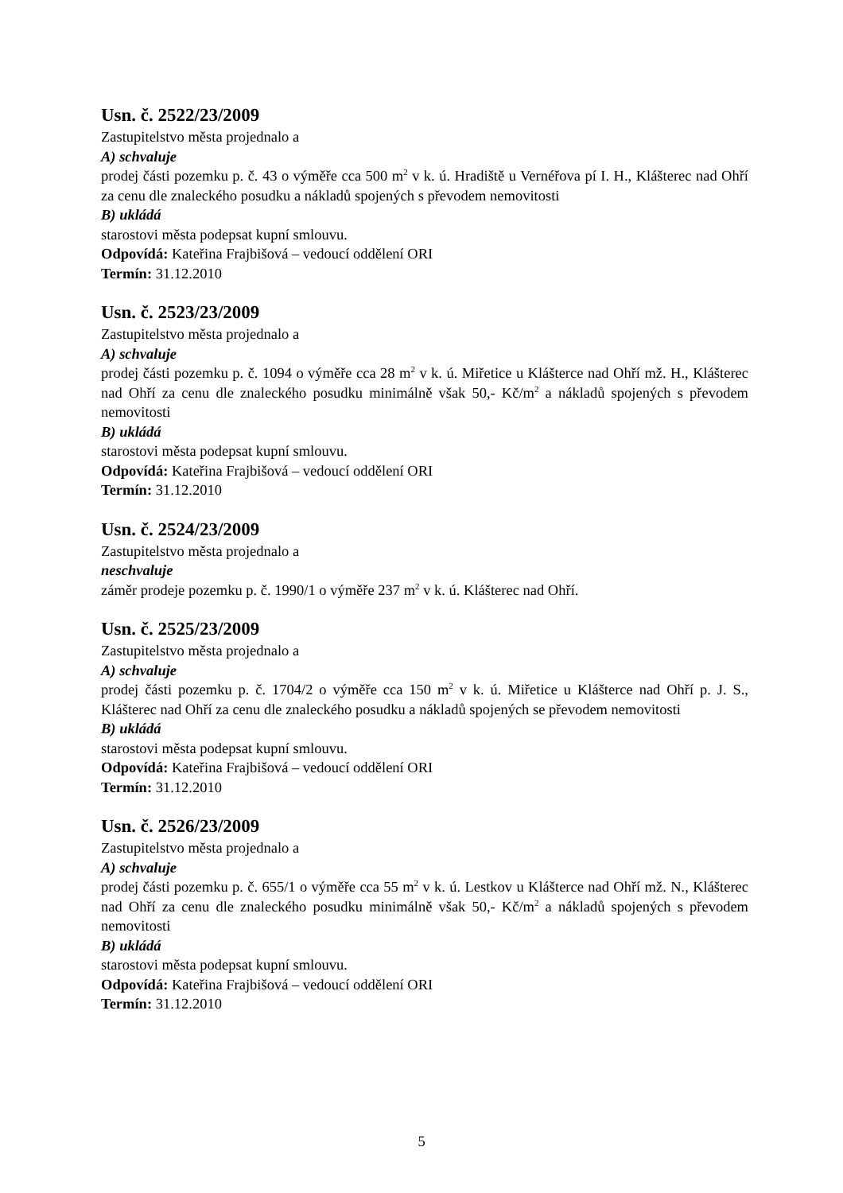Usn. č. 2522/23/2009
Zastupitelstvo města projednalo a
A) schvaluje
prodej části pozemku p. č. 43 o výměře cca 500 m<sup>2</sup> v k. ú. Hradiště u Vernéřova pí I. H., Klášterec nad Ohří za cenu dle znaleckého posudku a nákladů spojených s převodem nemovitosti
B) ukládá
starostovi města podepsat kupní smlouvu.
Odpovídá: Kateřina Frajbišová – vedoucí oddělení ORI
Termín: 31.12.2010
Usn. č. 2523/23/2009
Zastupitelstvo města projednalo a
A) schvaluje
prodej části pozemku p. č. 1094 o výměře cca 28 m<sup>2</sup> v k. ú. Miřetice u Klášterce nad Ohří mž. H., Klášterec nad Ohří za cenu dle znaleckého posudku minimálně však 50,- Kč/m<sup>2</sup> a nákladů spojených s převodem nemovitosti
B) ukládá
starostovi města podepsat kupní smlouvu.
Odpovídá: Kateřina Frajbišová – vedoucí oddělení ORI
Termín: 31.12.2010
Usn. č. 2524/23/2009
Zastupitelstvo města projednalo a
neschvaluje
záměr prodeje pozemku p. č. 1990/1 o výměře 237 m<sup>2</sup> v k. ú. Klášterec nad Ohří.
Usn. č. 2525/23/2009
Zastupitelstvo města projednalo a
A) schvaluje
prodej části pozemku p. č. 1704/2 o výměře cca 150 m<sup>2</sup> v k. ú. Miřetice u Klášterce nad Ohří p. J. S., Klášterec nad Ohří za cenu dle znaleckého posudku a nákladů spojených se převodem nemovitosti
B) ukládá
starostovi města podepsat kupní smlouvu.
Odpovídá: Kateřina Frajbišová – vedoucí oddělení ORI
Termín: 31.12.2010
Usn. č. 2526/23/2009
Zastupitelstvo města projednalo a
A) schvaluje
prodej části pozemku p. č. 655/1 o výměře cca 55 m<sup>2</sup> v k. ú. Lestkov u Klášterce nad Ohří mž. N., Klášterec nad Ohří za cenu dle znaleckého posudku minimálně však 50,- Kč/m<sup>2</sup> a nákladů spojených s převodem nemovitosti
B) ukládá
starostovi města podepsat kupní smlouvu.
Odpovídá: Kateřina Frajbišová – vedoucí oddělení ORI
Termín: 31.12.2010
5